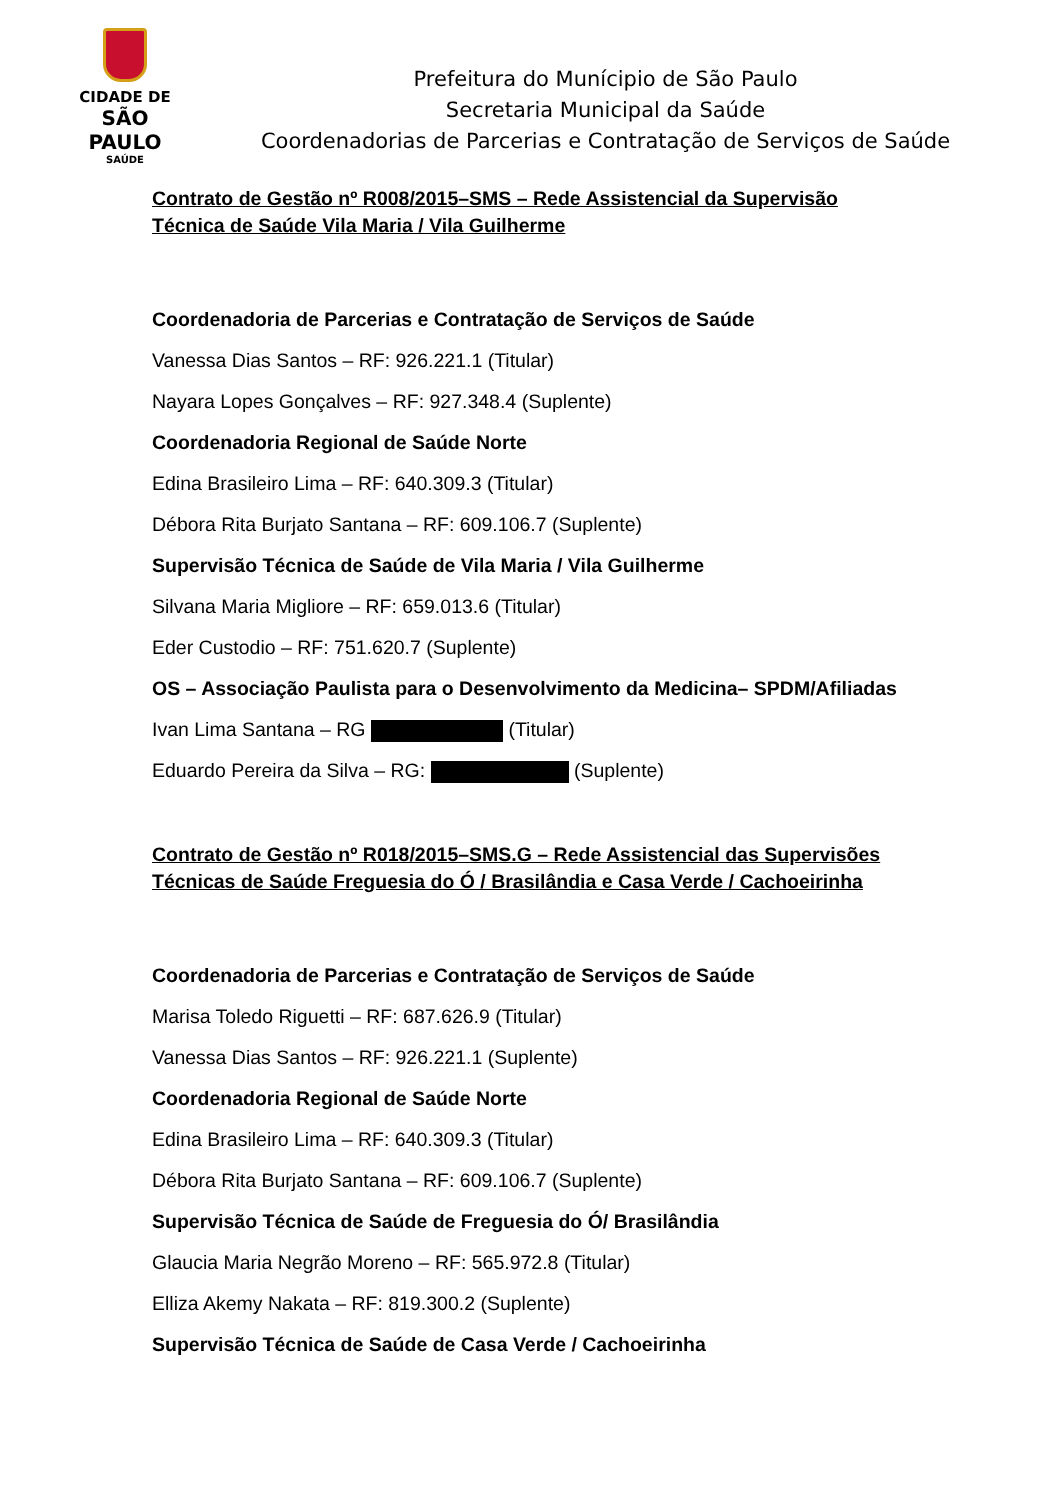CIDADE DE
SÃO PAULO
SAÚDE
Prefeitura do Munícipio de São Paulo
Secretaria Municipal da Saúde
Coordenadorias de Parcerias e Contratação de Serviços de Saúde
Contrato de Gestão nº R008/2015–SMS – Rede Assistencial da Supervisão Técnica de Saúde Vila Maria / Vila Guilherme
Coordenadoria de Parcerias e Contratação de Serviços de Saúde
Vanessa Dias Santos – RF: 926.221.1 (Titular)
Nayara Lopes Gonçalves – RF: 927.348.4 (Suplente)
Coordenadoria Regional de Saúde Norte
Edina Brasileiro Lima – RF: 640.309.3 (Titular)
Débora Rita Burjato Santana – RF: 609.106.7 (Suplente)
Supervisão Técnica de Saúde de Vila Maria / Vila Guilherme
Silvana Maria Migliore – RF: 659.013.6 (Titular)
Eder Custodio – RF: 751.620.7 (Suplente)
OS – Associação Paulista para o Desenvolvimento da Medicina– SPDM/Afiliadas
Ivan Lima Santana – RG (Titular)
Eduardo Pereira da Silva – RG: (Suplente)
Contrato de Gestão nº R018/2015–SMS.G – Rede Assistencial das Supervisões Técnicas de Saúde Freguesia do Ó / Brasilândia e Casa Verde / Cachoeirinha
Coordenadoria de Parcerias e Contratação de Serviços de Saúde
Marisa Toledo Riguetti – RF: 687.626.9 (Titular)
Vanessa Dias Santos – RF: 926.221.1 (Suplente)
Coordenadoria Regional de Saúde Norte
Edina Brasileiro Lima – RF: 640.309.3 (Titular)
Débora Rita Burjato Santana – RF: 609.106.7 (Suplente)
Supervisão Técnica de Saúde de Freguesia do Ó/ Brasilândia
Glaucia Maria Negrão Moreno – RF: 565.972.8 (Titular)
Elliza Akemy Nakata – RF: 819.300.2 (Suplente)
Supervisão Técnica de Saúde de Casa Verde / Cachoeirinha